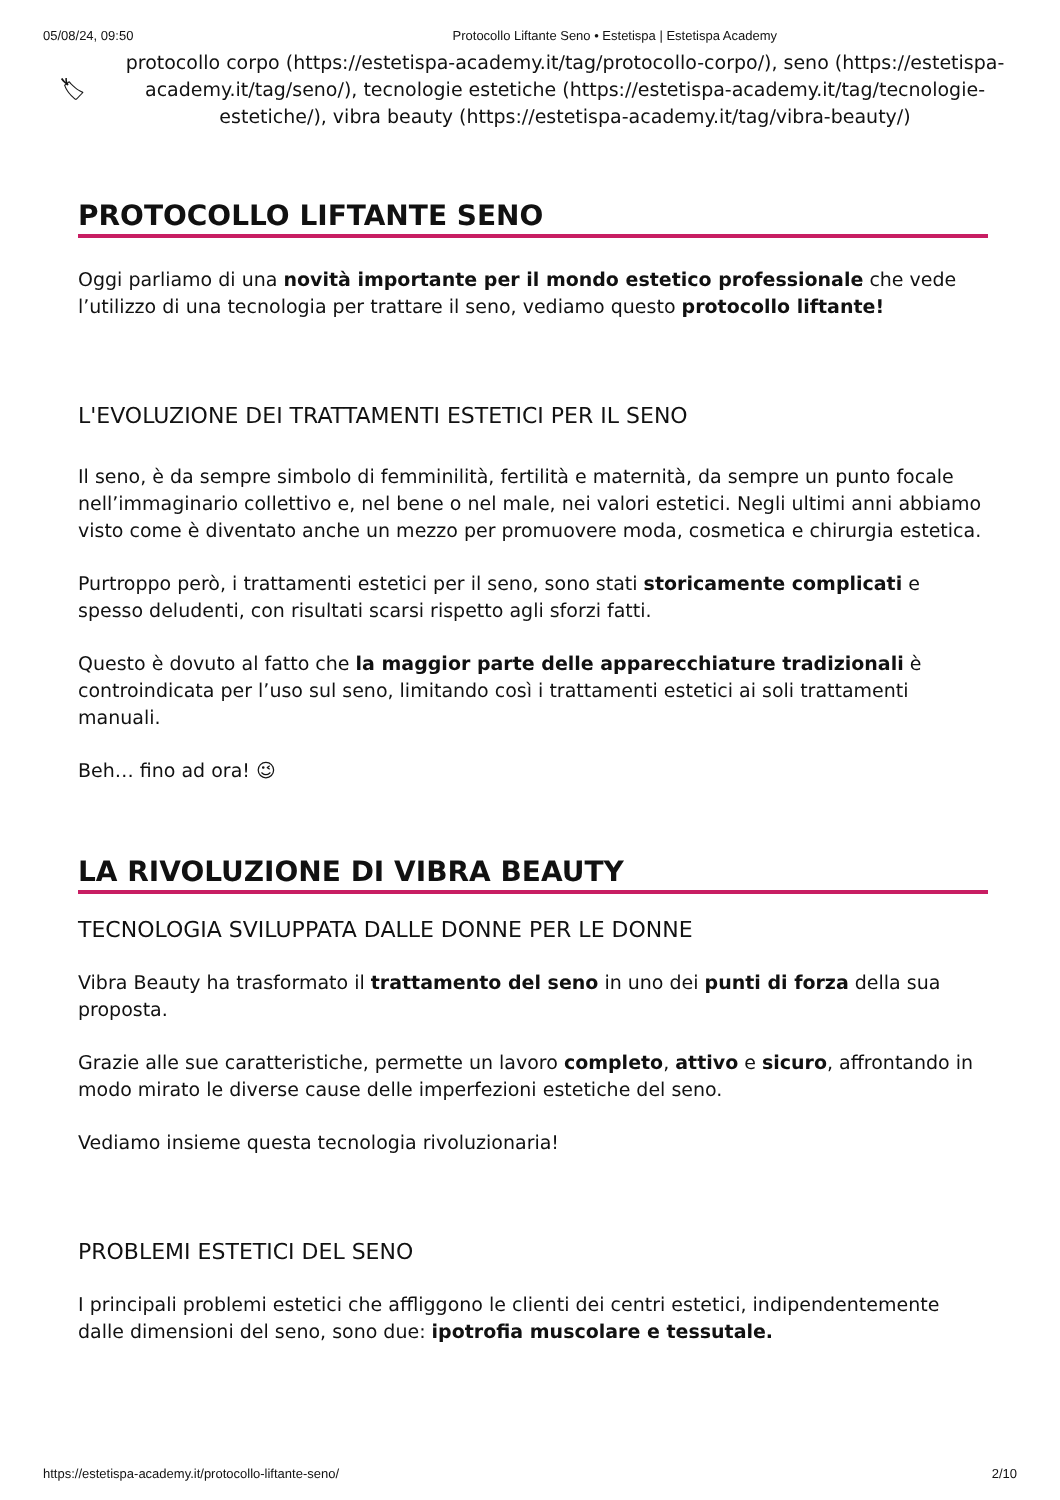05/08/24, 09:50 Protocollo Liftante Seno • Estetispa | Estetispa Academy
🏷
protocollo corpo (https://estetispa-academy.it/tag/protocollo-corpo/), seno (https://estetispa-academy.it/tag/seno/), tecnologie estetiche (https://estetispa-academy.it/tag/tecnologie-estetiche/), vibra beauty (https://estetispa-academy.it/tag/vibra-beauty/)
PROTOCOLLO LIFTANTE SENO
Oggi parliamo di una novità importante per il mondo estetico professionale che vede l’utilizzo di una tecnologia per trattare il seno, vediamo questo protocollo liftante!
L'EVOLUZIONE DEI TRATTAMENTI ESTETICI PER IL SENO
Il seno, è da sempre simbolo di femminilità, fertilità e maternità, da sempre un punto focale nell’immaginario collettivo e, nel bene o nel male, nei valori estetici. Negli ultimi anni abbiamo visto come è diventato anche un mezzo per promuovere moda, cosmetica e chirurgia estetica.
Purtroppo però, i trattamenti estetici per il seno, sono stati storicamente complicati e spesso deludenti, con risultati scarsi rispetto agli sforzi fatti.
Questo è dovuto al fatto che la maggior parte delle apparecchiature tradizionali è controindicata per l’uso sul seno, limitando così i trattamenti estetici ai soli trattamenti manuali.
Beh… fino ad ora! 😉
LA RIVOLUZIONE DI VIBRA BEAUTY
TECNOLOGIA SVILUPPATA DALLE DONNE PER LE DONNE
Vibra Beauty ha trasformato il trattamento del seno in uno dei punti di forza della sua proposta.
Grazie alle sue caratteristiche, permette un lavoro completo, attivo e sicuro, affrontando in modo mirato le diverse cause delle imperfezioni estetiche del seno.
Vediamo insieme questa tecnologia rivoluzionaria!
PROBLEMI ESTETICI DEL SENO
I principali problemi estetici che affliggono le clienti dei centri estetici, indipendentemente dalle dimensioni del seno, sono due: ipotrofia muscolare e tessutale.
https://estetispa-academy.it/protocollo-liftante-seno/ 2/10